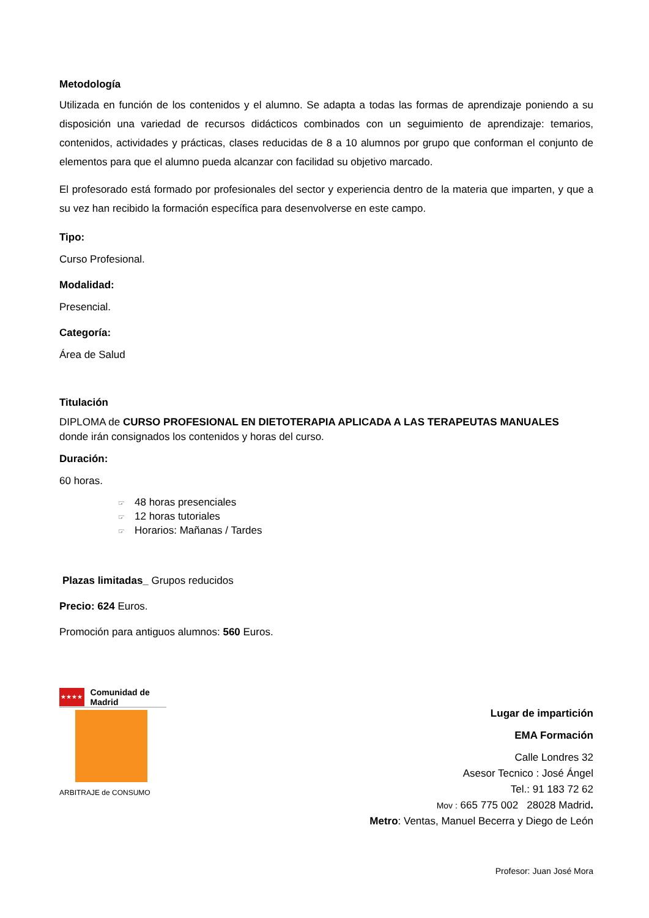Metodología
Utilizada en función de los contenidos y el alumno. Se adapta a todas las formas de aprendizaje poniendo a su disposición una variedad de recursos didácticos combinados con un seguimiento de aprendizaje: temarios, contenidos, actividades y prácticas, clases reducidas de 8 a 10 alumnos por grupo que conforman el conjunto de elementos para que el alumno pueda alcanzar con facilidad su objetivo marcado.
El profesorado está formado por profesionales del sector y experiencia dentro de la materia que imparten, y que a su vez han recibido la formación específica para desenvolverse en este campo.
Tipo:
Curso Profesional.
Modalidad:
Presencial.
Categoría:
Área de Salud
Titulación
DIPLOMA de CURSO PROFESIONAL EN DIETOTERAPIA APLICADA A LAS TERAPEUTAS MANUALES donde irán consignados los contenidos y horas del curso.
Duración:
60 horas.
☞ 48 horas presenciales
☞ 12 horas tutoriales
☞ Horarios: Mañanas / Tardes
Plazas limitadas_ Grupos reducidos
Precio: 624 Euros.
Promoción para antiguos alumnos: 560 Euros.
★★★★
Comunidad de Madrid
ARBITRAJE de CONSUMO
Lugar de impartición
EMA Formación
Calle Londres 32
Asesor Tecnico : José Ángel
Tel.: 91 183 72 62
Mov : 665 775 002 28028 Madrid.
Metro: Ventas, Manuel Becerra y Diego de León
Profesor: Juan José Mora